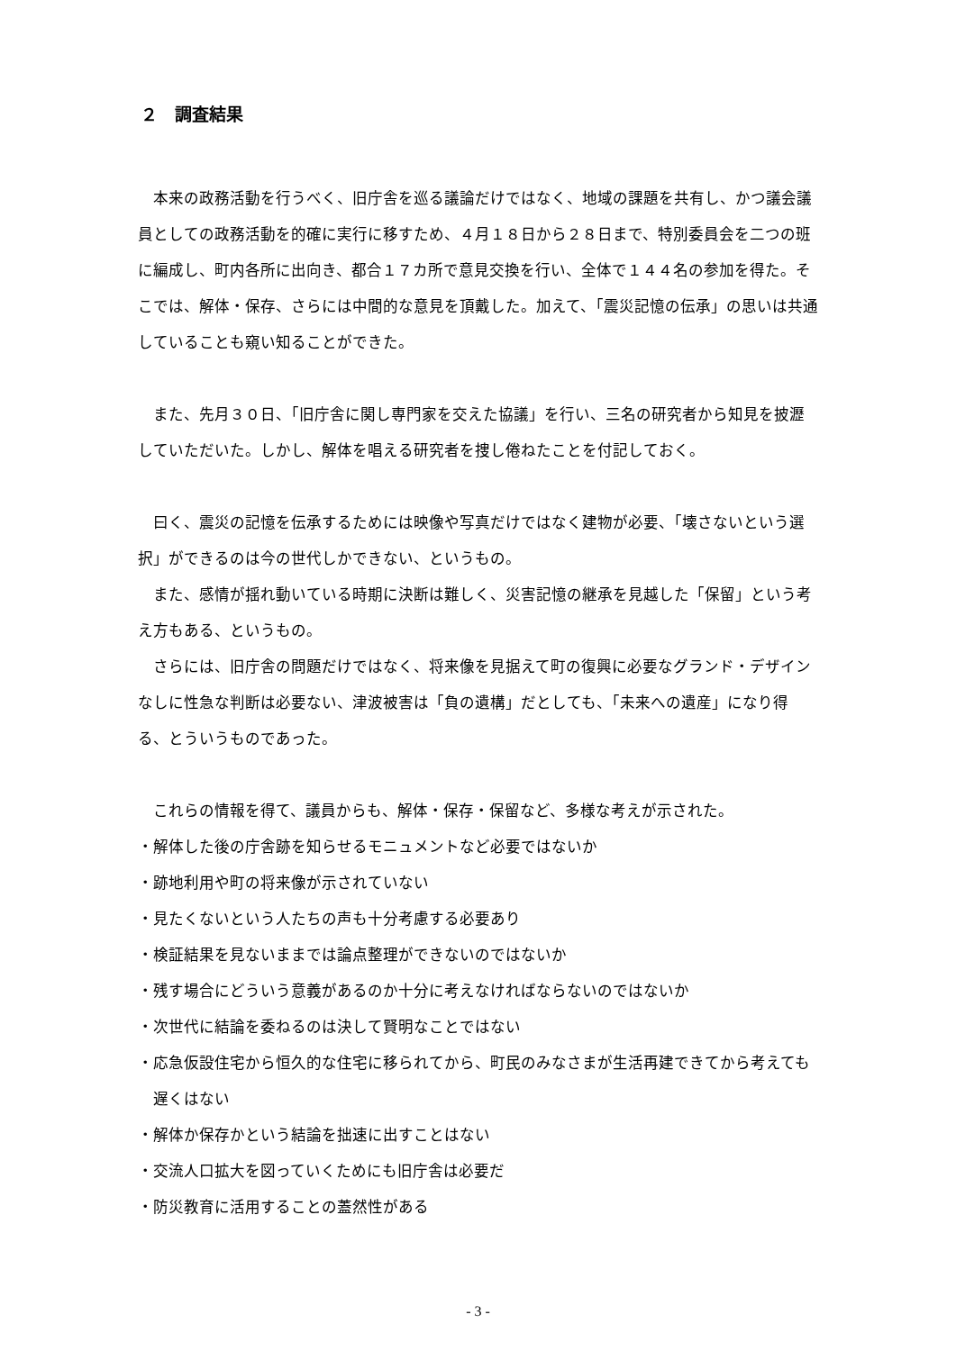２　調査結果
本来の政務活動を行うべく、旧庁舎を巡る議論だけではなく、地域の課題を共有し、かつ議会議員としての政務活動を的確に実行に移すため、４月１８日から２８日まで、特別委員会を二つの班に編成し、町内各所に出向き、都合１７カ所で意見交換を行い、全体で１４４名の参加を得た。そこでは、解体・保存、さらには中間的な意見を頂戴した。加えて、「震災記憶の伝承」の思いは共通していることも窺い知ることができた。
また、先月３０日、「旧庁舎に関し専門家を交えた協議」を行い、三名の研究者から知見を披瀝していただいた。しかし、解体を唱える研究者を捜し倦ねたことを付記しておく。
曰く、震災の記憶を伝承するためには映像や写真だけではなく建物が必要、「壊さないという選択」ができるのは今の世代しかできない、というもの。
また、感情が揺れ動いている時期に決断は難しく、災害記憶の継承を見越した「保留」という考え方もある、というもの。
さらには、旧庁舎の問題だけではなく、将来像を見据えて町の復興に必要なグランド・デザインなしに性急な判断は必要ない、津波被害は「負の遺構」だとしても、「未来への遺産」になり得る、とういうものであった。
これらの情報を得て、議員からも、解体・保存・保留など、多様な考えが示された。
・解体した後の庁舎跡を知らせるモニュメントなど必要ではないか
・跡地利用や町の将来像が示されていない
・見たくないという人たちの声も十分考慮する必要あり
・検証結果を見ないままでは論点整理ができないのではないか
・残す場合にどういう意義があるのか十分に考えなければならないのではないか
・次世代に結論を委ねるのは決して賢明なことではない
・応急仮設住宅から恒久的な住宅に移られてから、町民のみなさまが生活再建できてから考えても遅くはない
・解体か保存かという結論を拙速に出すことはない
・交流人口拡大を図っていくためにも旧庁舎は必要だ
・防災教育に活用することの蓋然性がある
- 3 -